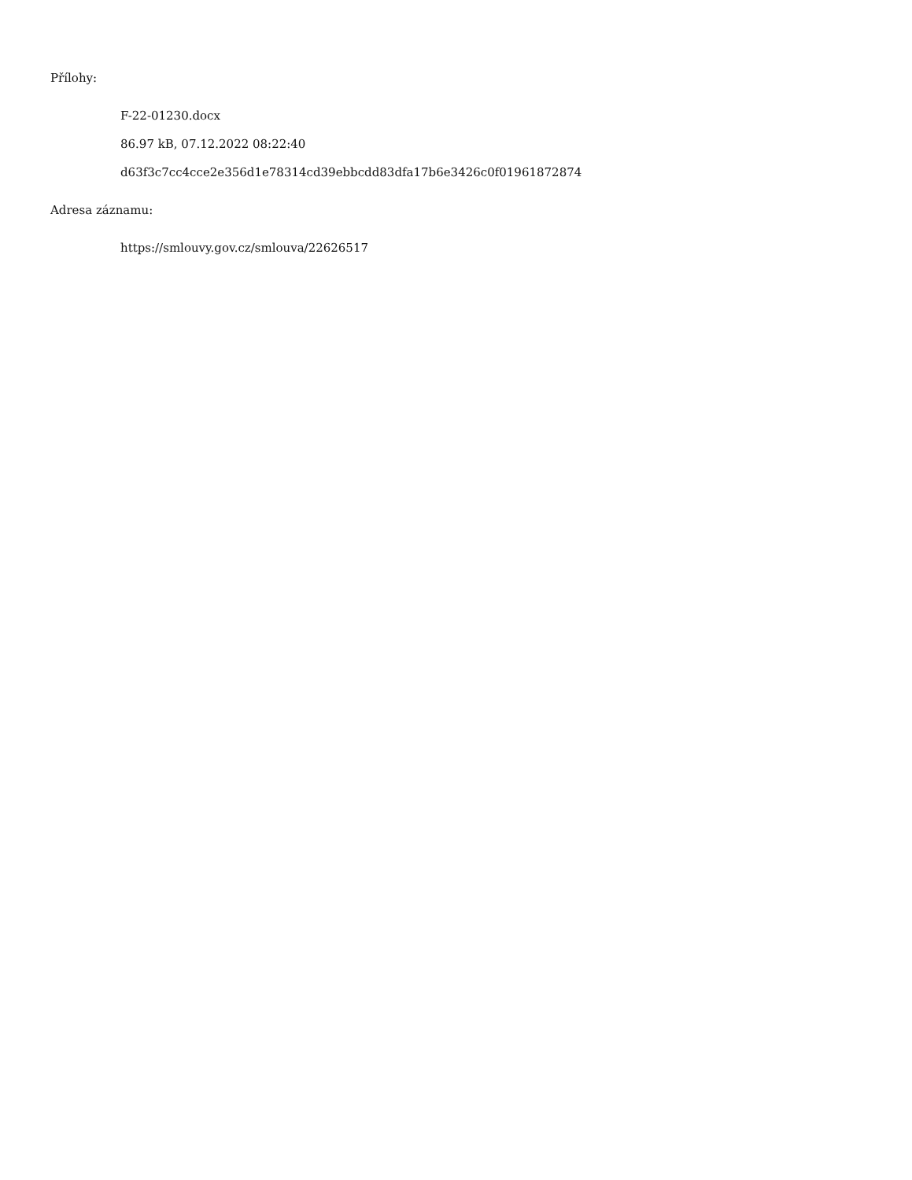Přílohy:
F-22-01230.docx
86.97 kB, 07.12.2022 08:22:40
d63f3c7cc4cce2e356d1e78314cd39ebbcdd83dfa17b6e3426c0f01961872874
Adresa záznamu:
https://smlouvy.gov.cz/smlouva/22626517